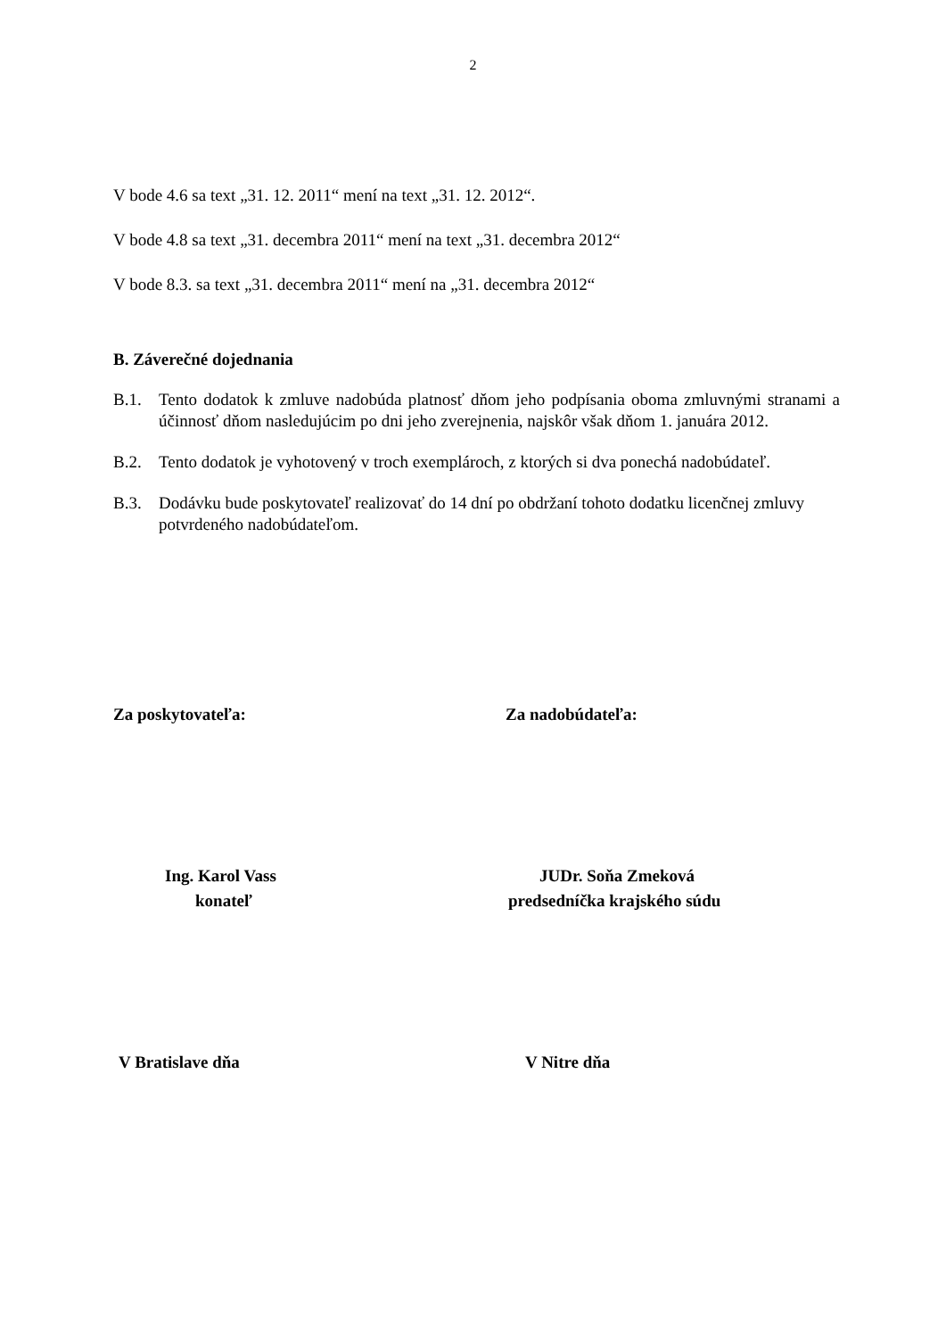2
V bode 4.6 sa text „31. 12. 2011“ mení na text „31. 12. 2012“.
V bode 4.8 sa text „31. decembra 2011“ mení na text „31. decembra 2012“
V bode 8.3. sa text „31. decembra 2011“ mení na „31. decembra 2012“
B. Záverečné dojednania
B.1. Tento dodatok k zmluve nadobúda platnosť dňom jeho podpísania oboma zmluvnými stranami a účinnosť dňom nasledujúcim po dni jeho zverejnenia, najskôr však dňom 1. januára 2012.
B.2. Tento dodatok je vyhotovený v troch exemplároch, z ktorých si dva ponechá nadobúdateľ.
B.3. Dodávku bude poskytovateľ realizovať do 14 dní po obdržaní tohoto dodatku licenčnej zmluvy potvrdeného nadobúdateľom.
Za poskytovateľa: Za nadobúdateľa:
Ing. Karol Vass
konateľ
JUDr. Soňa Zmeková
predsedníčka krajského súdu
V Bratislave dňa V Nitre dňa